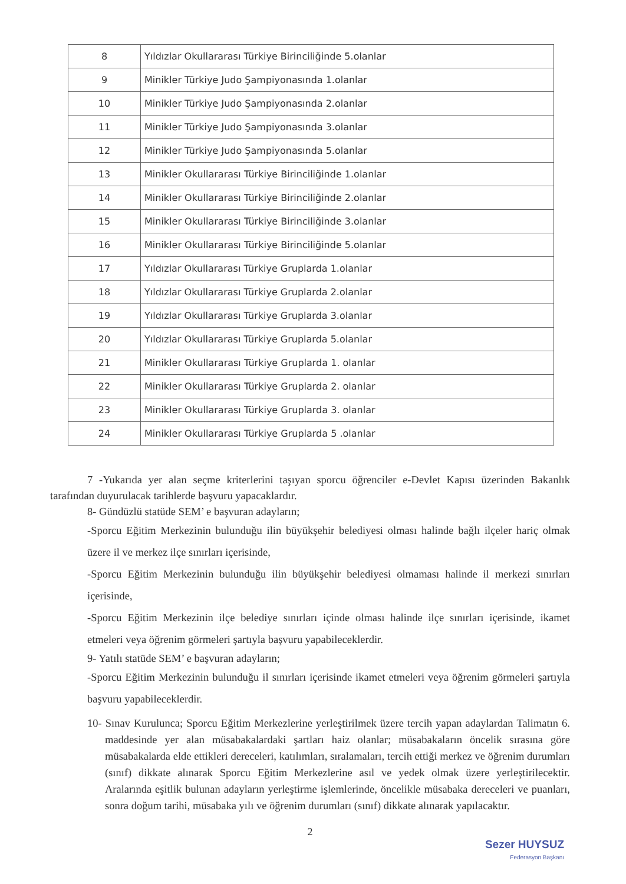| 8 | Yıldızlar Okullararası Türkiye Birinciliğinde 5.olanlar |
| 9 | Minikler Türkiye Judo Şampiyonasında 1.olanlar |
| 10 | Minikler Türkiye Judo Şampiyonasında 2.olanlar |
| 11 | Minikler Türkiye Judo Şampiyonasında 3.olanlar |
| 12 | Minikler Türkiye Judo Şampiyonasında 5.olanlar |
| 13 | Minikler Okullararası Türkiye Birinciliğinde 1.olanlar |
| 14 | Minikler Okullararası Türkiye Birinciliğinde 2.olanlar |
| 15 | Minikler Okullararası Türkiye Birinciliğinde 3.olanlar |
| 16 | Minikler Okullararası Türkiye Birinciliğinde 5.olanlar |
| 17 | Yıldızlar Okullararası Türkiye Gruplarda 1.olanlar |
| 18 | Yıldızlar Okullararası Türkiye Gruplarda 2.olanlar |
| 19 | Yıldızlar Okullararası Türkiye Gruplarda 3.olanlar |
| 20 | Yıldızlar Okullararası Türkiye Gruplarda 5.olanlar |
| 21 | Minikler Okullararası Türkiye Gruplarda 1. olanlar |
| 22 | Minikler Okullararası Türkiye Gruplarda 2. olanlar |
| 23 | Minikler Okullararası Türkiye Gruplarda 3. olanlar |
| 24 | Minikler Okullararası Türkiye Gruplarda 5 .olanlar |
7 -Yukarıda yer alan seçme kriterlerini taşıyan sporcu öğrenciler e-Devlet Kapısı üzerinden Bakanlık tarafından duyurulacak tarihlerde başvuru yapacaklardır.
8- Gündüzlü statüde SEM’ e başvuran adayların;
-Sporcu Eğitim Merkezinin bulunduğu ilin büyükşehir belediyesi olması halinde bağlı ilçeler hariç olmak üzere il ve merkez ilçe sınırları içerisinde,
-Sporcu Eğitim Merkezinin bulunduğu ilin büyükşehir belediyesi olmaması halinde il merkezi sınırları içerisinde,
-Sporcu Eğitim Merkezinin ilçe belediye sınırları içinde olması halinde ilçe sınırları içerisinde, ikamet etmeleri veya öğrenim görmeleri şartıyla başvuru yapabileceklerdir.
9- Yatılı statüde SEM’ e başvuran adayların;
-Sporcu Eğitim Merkezinin bulunduğu il sınırları içerisinde ikamet etmeleri veya öğrenim görmeleri şartıyla başvuru yapabileceklerdir.
10- Sınav Kurulunca; Sporcu Eğitim Merkezlerine yerleştirilmek üzere tercih yapan adaylardan Talimatın 6. maddesinde yer alan müsabakalardaki şartları haiz olanlar; müsabakaların öncelik sırasına göre müsabakalarda elde ettikleri dereceleri, katılımları, sıralamaları, tercih ettiği merkez ve öğrenim durumları (sınıf) dikkate alınarak Sporcu Eğitim Merkezlerine asıl ve yedek olmak üzere yerleştirilecektir. Aralarında eşitlik bulunan adayların yerleştirme işlemlerinde, öncelikle müsabaka dereceleri ve puanları, sonra doğum tarihi, müsabaka yılı ve öğrenim durumları (sınıf) dikkate alınarak yapılacaktır.
2
Sezer HUYSUZ
Federasyon Başkanı